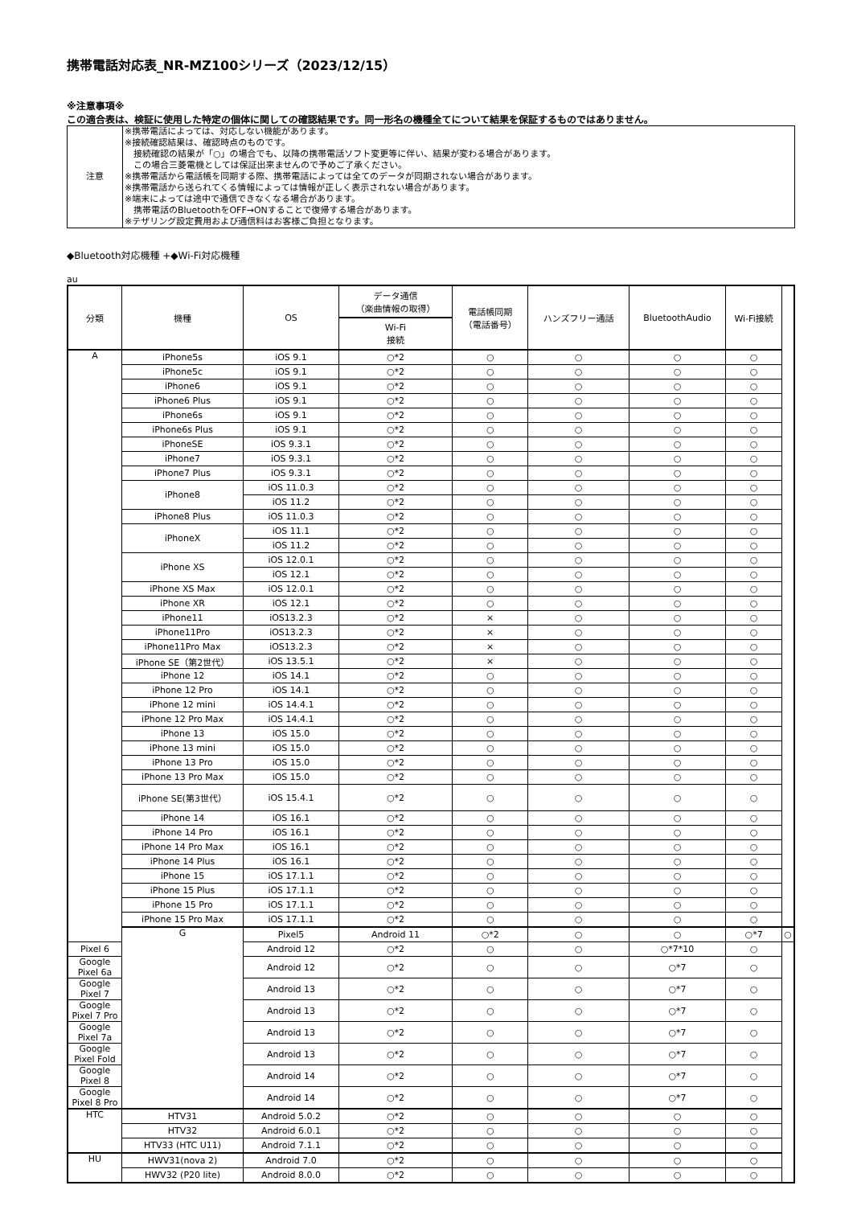携帯電話対応表_NR-MZ100シリーズ（2023/12/15）
※注意事項※
この適合表は、検証に使用した特定の個体に関しての確認結果です。同一形名の機種全てについて結果を保証するものではありません。
| 注意 | ※携帯電話によっては、対応しない機能があります。 ※接続確認結果は、確認時点のものです。 接続確認の結果が「○」の場合でも、以降の携帯電話ソフト変更等に伴い、結果が変わる場合があります。 この場合三菱電機としては保証出来ませんので予めご了承ください。 ※携帯電話から電話帳を同期する際、携帯電話によっては全てのデータが同期されない場合があります。 ※携帯電話から送られてくる情報によっては情報が正しく表示されない場合があります。 ※端末によっては途中で通信できなくなる場合があります。 携帯電話のBluetoothをOFF→ONすることで復帰する場合があります。 ※テザリング設定費用および通信料はお客様ご負担となります。 |
◆Bluetooth対応機種 +◆Wi-Fi対応機種
au
| 分類 | 機種 | OS | データ通信 （楽曲情報の取得） | 電話帳同期 （電話番号） | ハンズフリー通話 | BluetoothAudio | Wi-Fi接続 | |
| --- | --- | --- | --- | --- | --- | --- | --- | --- |
| | | | Wi-Fi 接続 | | | | | |
| A | iPhone5s | iOS 9.1 | ○*2 | ○ | ○ | ○ | ○ | |
| | iPhone5c | iOS 9.1 | ○*2 | ○ | ○ | ○ | ○ | |
| | iPhone6 | iOS 9.1 | ○*2 | ○ | ○ | ○ | ○ | |
| | iPhone6 Plus | iOS 9.1 | ○*2 | ○ | ○ | ○ | ○ | |
| | iPhone6s | iOS 9.1 | ○*2 | ○ | ○ | ○ | ○ | |
| | iPhone6s Plus | iOS 9.1 | ○*2 | ○ | ○ | ○ | ○ | |
| | iPhoneSE | iOS 9.3.1 | ○*2 | ○ | ○ | ○ | ○ | |
| | iPhone7 | iOS 9.3.1 | ○*2 | ○ | ○ | ○ | ○ | |
| | iPhone7 Plus | iOS 9.3.1 | ○*2 | ○ | ○ | ○ | ○ | |
| | iPhone8 | iOS 11.0.3 | ○*2 | ○ | ○ | ○ | ○ | |
| | | iOS 11.2 | ○*2 | ○ | ○ | ○ | ○ | |
| | iPhone8 Plus | iOS 11.0.3 | ○*2 | ○ | ○ | ○ | ○ | |
| | iPhoneX | iOS 11.1 | ○*2 | ○ | ○ | ○ | ○ | |
| | | iOS 11.2 | ○*2 | ○ | ○ | ○ | ○ | |
| | iPhone XS | iOS 12.0.1 | ○*2 | ○ | ○ | ○ | ○ | |
| | | iOS 12.1 | ○*2 | ○ | ○ | ○ | ○ | |
| | iPhone XS Max | iOS 12.0.1 | ○*2 | ○ | ○ | ○ | ○ | |
| | iPhone XR | iOS 12.1 | ○*2 | ○ | ○ | ○ | ○ | |
| | iPhone11 | iOS13.2.3 | ○*2 | × | ○ | ○ | ○ | |
| | iPhone11Pro | iOS13.2.3 | ○*2 | × | ○ | ○ | ○ | |
| | iPhone11Pro Max | iOS13.2.3 | ○*2 | × | ○ | ○ | ○ | |
| | iPhone SE（第2世代） | iOS 13.5.1 | ○*2 | × | ○ | ○ | ○ | |
| | iPhone 12 | iOS 14.1 | ○*2 | ○ | ○ | ○ | ○ | |
| | iPhone 12 Pro | iOS 14.1 | ○*2 | ○ | ○ | ○ | ○ | |
| | iPhone 12 mini | iOS 14.4.1 | ○*2 | ○ | ○ | ○ | ○ | |
| | iPhone 12 Pro Max | iOS 14.4.1 | ○*2 | ○ | ○ | ○ | ○ | |
| | iPhone 13 | iOS 15.0 | ○*2 | ○ | ○ | ○ | ○ | |
| | iPhone 13 mini | iOS 15.0 | ○*2 | ○ | ○ | ○ | ○ | |
| | iPhone 13 Pro | iOS 15.0 | ○*2 | ○ | ○ | ○ | ○ | |
| | iPhone 13 Pro Max | iOS 15.0 | ○*2 | ○ | ○ | ○ | ○ | |
| | iPhone SE(第3世代） | iOS 15.4.1 | ○*2 | ○ | ○ | ○ | ○ | |
| | iPhone 14 | iOS 16.1 | ○*2 | ○ | ○ | ○ | ○ | |
| | iPhone 14 Pro | iOS 16.1 | ○*2 | ○ | ○ | ○ | ○ | |
| | iPhone 14 Pro Max | iOS 16.1 | ○*2 | ○ | ○ | ○ | ○ | |
| | iPhone 14 Plus | iOS 16.1 | ○*2 | ○ | ○ | ○ | ○ | |
| | iPhone 15 | iOS 17.1.1 | ○*2 | ○ | ○ | ○ | ○ | |
| | iPhone 15 Plus | iOS 17.1.1 | ○*2 | ○ | ○ | ○ | ○ | |
| | iPhone 15 Pro | iOS 17.1.1 | ○*2 | ○ | ○ | ○ | ○ | |
| | iPhone 15 Pro Max | iOS 17.1.1 | ○*2 | ○ | ○ | ○ | ○ | |
| | G | Pixel5 | Android 11 | ○*2 | ○ | ○ | ○*7 | ○ |
| Pixel 6 | | Android 12 | ○*2 | ○ | ○ | ○*7*10 | ○ | |
| Google Pixel 6a | | Android 12 | ○*2 | ○ | ○ | ○*7 | ○ | |
| Google Pixel 7 | | Android 13 | ○*2 | ○ | ○ | ○*7 | ○ | |
| Google Pixel 7 Pro | | Android 13 | ○*2 | ○ | ○ | ○*7 | ○ | |
| Google Pixel 7a | | Android 13 | ○*2 | ○ | ○ | ○*7 | ○ | |
| Google Pixel Fold | | Android 13 | ○*2 | ○ | ○ | ○*7 | ○ | |
| Google Pixel 8 | | Android 14 | ○*2 | ○ | ○ | ○*7 | ○ | |
| Google Pixel 8 Pro | | Android 14 | ○*2 | ○ | ○ | ○*7 | ○ | |
| HTC | HTV31 | Android 5.0.2 | ○*2 | ○ | ○ | ○ | ○ | |
| | HTV32 | Android 6.0.1 | ○*2 | ○ | ○ | ○ | ○ | |
| | HTV33 (HTC U11) | Android 7.1.1 | ○*2 | ○ | ○ | ○ | ○ | |
| HU | HWV31(nova 2) | Android 7.0 | ○*2 | ○ | ○ | ○ | ○ | |
| | HWV32 (P20 lite) | Android 8.0.0 | ○*2 | ○ | ○ | ○ | ○ | |